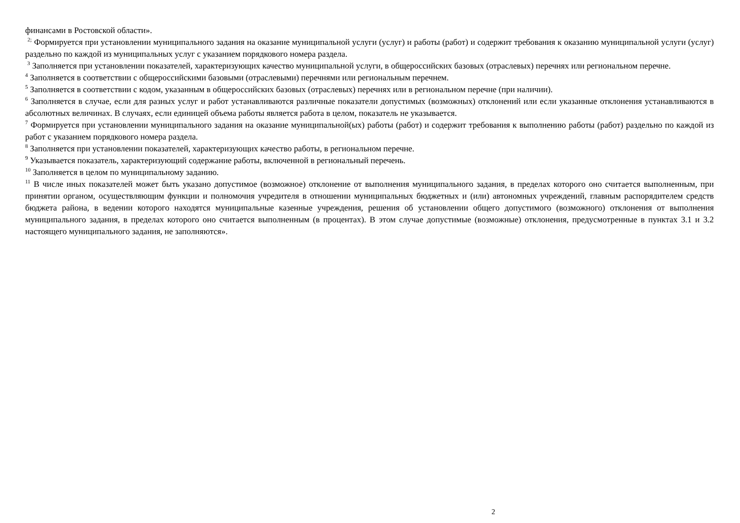финансами в Ростовской области».
<sup>2;</sup> Формируется при установлении муниципального задания на оказание муниципальной услуги (услуг) и работы (работ) и содержит требования к оказанию муниципальной услуги (услуг) раздельно по каждой из муниципальных услуг с указанием порядкового номера раздела.
<sup>3</sup> Заполняется при установлении показателей, характеризующих качество муниципальной услуги, в общероссийских базовых (отраслевых) перечнях или региональном перечне.
<sup>4</sup> Заполняется в соответствии с общероссийскими базовыми (отраслевыми) перечнями или региональным перечнем.
<sup>5</sup> Заполняется в соответствии с кодом, указанным в общероссийских базовых (отраслевых) перечнях или в региональном перечне (при наличии).
<sup>6</sup> Заполняется в случае, если для разных услуг и работ устанавливаются различные показатели допустимых (возможных) отклонений или если указанные отклонения устанавливаются в абсолютных величинах. В случаях, если единицей объема работы является работа в целом, показатель не указывается.
<sup>7</sup> Формируется при установлении муниципального задания на оказание муниципальной(ых) работы (работ) и содержит требования к выполнению работы (работ) раздельно по каждой из работ с указанием порядкового номера раздела.
<sup>8</sup> Заполняется при установлении показателей, характеризующих качество работы, в региональном перечне.
<sup>9</sup> Указывается показатель, характеризующий содержание работы, включенной в региональный перечень.
<sup>10</sup> Заполняется в целом по муниципальному заданию.
<sup>11</sup> В числе иных показателей может быть указано допустимое (возможное) отклонение от выполнения муниципального задания, в пределах которого оно считается выполненным, при принятии органом, осуществляющим функции и полномочия учредителя в отношении муниципальных бюджетных и (или) автономных учреждений, главным распорядителем средств бюджета района, в ведении которого находятся муниципальные казенные учреждения, решения об установлении общего допустимого (возможного) отклонения от выполнения муниципального задания, в пределах которого оно считается выполненным (в процентах). В этом случае допустимые (возможные) отклонения, предусмотренные в пунктах 3.1 и 3.2 настоящего муниципального задания, не заполняются».
2